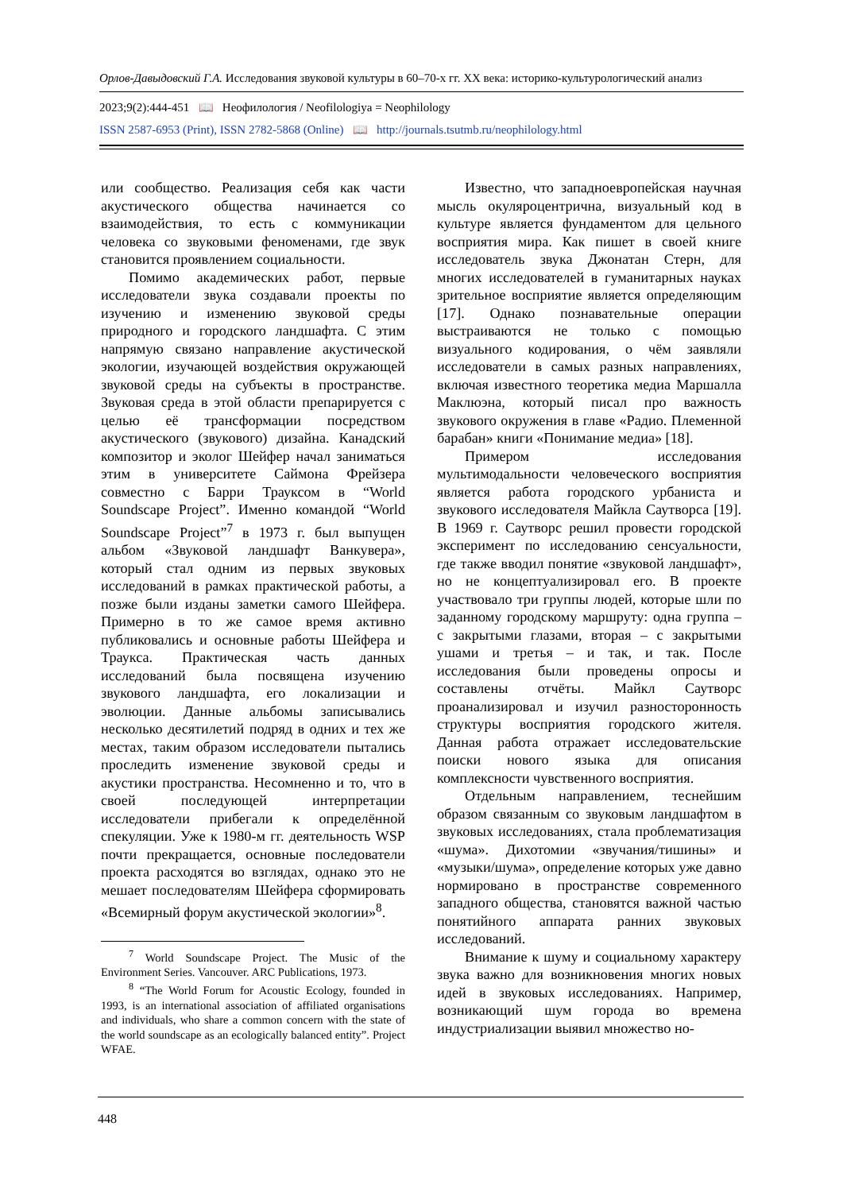Орлов-Давыдовский Г.А. Исследования звуковой культуры в 60–70-х гг. XX века: историко-культурологический анализ
2023;9(2):444-451 📖 Неофилология / Neofilologiya = Neophilology
ISSN 2587-6953 (Print), ISSN 2782-5868 (Online) 📖 http://journals.tsutmb.ru/neophilology.html
или сообщество. Реализация себя как части акустического общества начинается со взаимодействия, то есть с коммуникации человека со звуковыми феноменами, где звук становится проявлением социальности.
Помимо академических работ, первые исследователи звука создавали проекты по изучению и изменению звуковой среды природного и городского ландшафта. С этим напрямую связано направление акустической экологии, изучающей воздействия окружающей звуковой среды на субъекты в пространстве. Звуковая среда в этой области препарируется с целью её трансформации посредством акустического (звукового) дизайна. Канадский композитор и эколог Шейфер начал заниматься этим в университете Саймона Фрейзера совместно с Барри Трауксом в “World Soundscape Project”. Именно командой “World Soundscape Project”<sup>7</sup> в 1973 г. был выпущен альбом «Звуковой ландшафт Ванкувера», который стал одним из первых звуковых исследований в рамках практической работы, а позже были изданы заметки самого Шейфера. Примерно в то же самое время активно публиковались и основные работы Шейфера и Траукса. Практическая часть данных исследований была посвящена изучению звукового ландшафта, его локализации и эволюции. Данные альбомы записывались несколько десятилетий подряд в одних и тех же местах, таким образом исследователи пытались проследить изменение звуковой среды и акустики пространства. Несомненно и то, что в своей последующей интерпретации исследователи прибегали к определённой спекуляции. Уже к 1980-м гг. деятельность WSP почти прекращается, основные последователи проекта расходятся во взглядах, однако это не мешает последователям Шейфера сформировать «Всемирный форум акустической экологии»<sup>8</sup>.
<sup>7</sup> World Soundscape Project. The Music of the Environment Series. Vancouver. ARC Publications, 1973.
<sup>8</sup> “The World Forum for Acoustic Ecology, founded in 1993, is an international association of affiliated organisations and individuals, who share a common concern with the state of the world soundscape as an ecologically balanced entity”. Project WFAE.
Известно, что западноевропейская научная мысль окуляроцентрична, визуальный код в культуре является фундаментом для цельного восприятия мира. Как пишет в своей книге исследователь звука Джонатан Стерн, для многих исследователей в гуманитарных науках зрительное восприятие является определяющим [17]. Однако познавательные операции выстраиваются не только с помощью визуального кодирования, о чём заявляли исследователи в самых разных направлениях, включая известного теоретика медиа Маршалла Маклюэна, который писал про важность звукового окружения в главе «Радио. Племенной барабан» книги «Понимание медиа» [18].
Примером исследования мультимодальности человеческого восприятия является работа городского урбаниста и звукового исследователя Майкла Саутворса [19]. В 1969 г. Саутворс решил провести городской эксперимент по исследованию сенсуальности, где также вводил понятие «звуковой ландшафт», но не концептуализировал его. В проекте участвовало три группы людей, которые шли по заданному городскому маршруту: одна группа – с закрытыми глазами, вторая – с закрытыми ушами и третья – и так, и так. После исследования были проведены опросы и составлены отчёты. Майкл Саутворс проанализировал и изучил разносторонность структуры восприятия городского жителя. Данная работа отражает исследовательские поиски нового языка для описания комплексности чувственного восприятия.
Отдельным направлением, теснейшим образом связанным со звуковым ландшафтом в звуковых исследованиях, стала проблематизация «шума». Дихотомии «звучания/тишины» и «музыки/шума», определение которых уже давно нормировано в пространстве современного западного общества, становятся важной частью понятийного аппарата ранних звуковых исследований.
Внимание к шуму и социальному характеру звука важно для возникновения многих новых идей в звуковых исследованиях. Например, возникающий шум города во времена индустриализации выявил множество но-
448